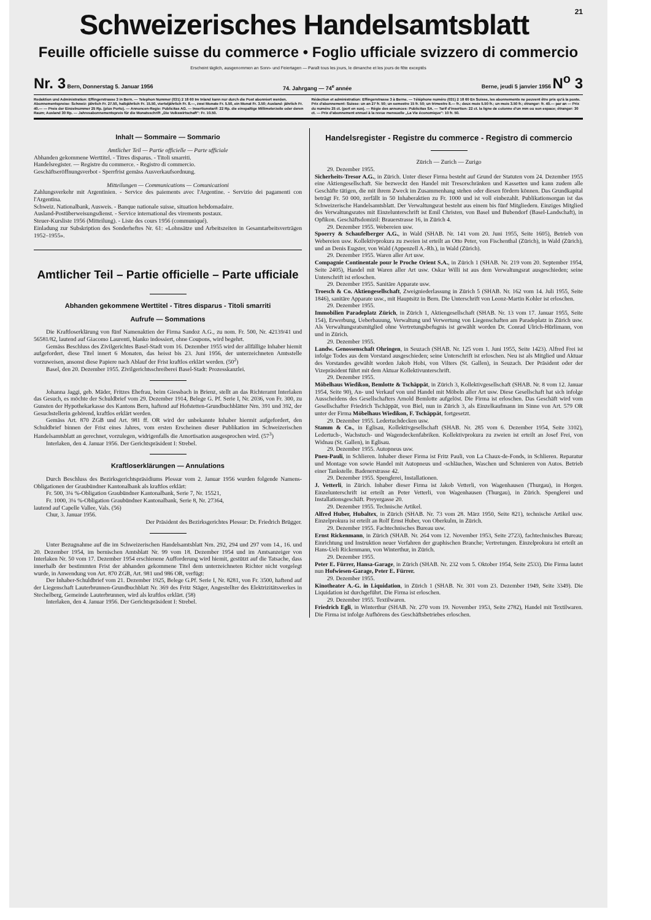21
Schweizerisches Handelsamtsblatt
Feuille officielle suisse du commerce • Foglio ufficiale svizzero di commercio
Erscheint täglich, ausgenommen an Sonn- und Feiertagen — Paraît tous les jours, le dimanche et les jours de fête exceptés
Nr. 3 Bern, Donnerstag 5. Januar 1956 74. Jahrgang — 74<sup>e</sup> année Berne, jeudi 5 janvier 1956 N<sup>o</sup> 3
Redaktion und Administration: Effingerstrasse 3 in Bern. — Telephon Nummer (031) 2 18 60 Im Inland kann nur durch die Post abonniert werden. Abonnementspreise: Schweiz: jährlich Fr. 27.50, halbjährlich Fr. 15.50, vierteljährlich Fr. 8.—, zwei Monate Fr. 5.50, ein Monat Fr. 3.50; Ausland: jährlich Fr. 40.— — Preis der Einzelnummer 25 Rp. (plus Porto). — Annoncen-Regie: Publicitas AG. — Insertionstarif: 22 Rp. die einspaltige Millimeterzeile oder deren Raum; Ausland 30 Rp. — Jahresabonnementspreis für die Monatsschrift „Die Volkswirtschaft": Fr. 10.50.
Rédection et administration: Effingerstrasse 3 à Berne. — Téléphone numéro (031) 2 18 60 En Suisse, les abonnements ne peuvent être pris qu'à la poste. Prix d'abonnement: Suisse: un an 27 fr. 50; un semestre 15 fr. 50; un trimestre 8.— fr.; deux mois 5.50 fr.; un mois 3.50 fr.; étranger: fr. 40.— par an — Prix du numéro 25 ct. (port en sus). — Régie des annonces: Publicitas SA. — Tarif d'insertion: 22 ct. la ligne de colonne d'un mm ou son espace; étranger: 30 ct. — Prix d'abonnement ennuel à la revue mensuelle „La Vie économique": 10 fr. 50.
Inhalt — Sommaire — Sommario
Amtlicher Teil — Partie officielle — Parte ufficiale
Abhanden gekommene Werttitel. - Titres disparus. - Titoli smarriti.
Handelsregister. — Registre du commerce. - Registro di commercio.
Geschäftseröffnungsverbot - Sperrfrist gemäss Ausverkaufsordnung.
Mitteilungen — Communications — Comunicazioni
Zahlungsverkehr mit Argentinien. - Service des paiements avec l'Argentine. - Servizio dei pagamenti con l'Argentina.
Schweiz. Nationalbank, Ausweis. - Banque nationale suisse, situation hebdomadaire.
Ausland-Postüberweisungsdienst. - Service international des virements postaux.
Steuer-Kursliste 1956 (Mitteilung). - Liste des cours 1956 (communiqué).
Einladung zur Subskription des Sonderheftes Nr. 61: «Lohnsätze und Arbeitszeiten in Gesamtarbeitsverträgen 1952–1955».
Amtlicher Teil – Partie officielle – Parte ufficiale
Abhanden gekommene Werttitel - Titres disparus - Titoli smarriti
Aufrufe — Sommations
Die Kraftloserklärung von fünf Namenaktien der Firma Sandoz A.G., zu nom. Fr. 500, Nr. 42139/41 und 56581/82, lautend auf Giacomo Laurenti, blanko indossiert, ohne Coupons, wird begehrt.
Gemäss Beschluss des Zivilgerichtes Basel-Stadt vom 16. Dezember 1955 wird der allfällige Inhaber hiemit aufgefordert, diese Titel innert 6 Monaten, das heisst bis 23. Juni 1956, der unterzeichneten Amtsstelle vorzuweisen, ansonst diese Papiere nach Ablauf der Frist kraftlos erklärt werden. (50<sup>2</sup>)
Basel, den 20. Dezember 1955. Zivilgerichtsschreiberei Basel-Stadt: Prozesskanzlei.
Johanna Jaggi, geb. Mäder, Fritzes Ehefrau, beim Giessbach in Brienz, stellt an das Richteramt Interlaken das Gesuch, es möchte der Schuldbrief vom 29. Dezember 1914, Belege G. Pf. Serie I, Nr. 2036, von Fr. 300, zu Gunsten der Hypothekarkasse des Kantons Bern, haftend auf Hofstetten-Grundbuchblätter Nrn. 391 und 392, der Gesuchstellerin gehörend, kraftlos erklärt werden.
Gemäss Art. 870 ZGB und Art. 981 ff. OR wird der unbekannte Inhaber hiermit aufgefordert, den Schuldbrief binnen der Frist eines Jahres, vom ersten Erscheinen dieser Publikation im Schweizerischen Handelsamtsblatt an gerechnet, vorzulegen, widrigenfalls die Amortisation ausgesprochen wird. (57<sup>3</sup>)
Interlaken, den 4. Januar 1956. Der Gerichtspräsident I: Strebel.
Kraftloserklärungen — Annulations
Durch Beschluss des Bezirksgerichtspräsidiums Plessur vom 2. Januar 1956 wurden folgende Namens-Obligationen der Graubündner Kantonalbank als kraftlos erklärt:
Fr. 500, 3¼ %-Obligation Graubündner Kantonalbank, Serie 7, Nr. 15521,
Fr. 1000, 3¼ %-Obligation Graubündner Kantonalbank, Serie 8, Nr. 27364,
lautend auf Capelle Vallee, Vals. (56)
Chur, 3. Januar 1956.
Der Präsident des Bezirksgerichtes Plessur: Dr. Friedrich Brügger.
Unter Bezugnahme auf die im Schweizerischen Handelsamtsblatt Nrn. 292, 294 und 297 vom 14., 16. und 20. Dezember 1954, im bernischen Amtsblatt Nr. 99 vom 18. Dezember 1954 und im Amtsanzeiger von Interlaken Nr. 50 vom 17. Dezember 1954 erschienene Aufforderung wird hiemit, gestützt auf die Tatsache, dass innerhalb der bestimmten Frist der abhanden gekommene Titel dem unterzeichneten Richter nicht vorgelegt wurde, in Anwendung von Art. 870 ZGB, Art. 981 und 986 OR, verfügt:
Der Inhaber-Schuldbrief vom 21. Dezember 1925, Belege G.Pf. Serie I, Nr. 8281, von Fr. 3500, haftend auf der Liegenschaft Lauterbrunnen-Grundbuchblatt Nr. 369 des Fritz Stäger, Angestellter des Elektrizitätswerkes in Stechelberg, Gemeinde Lauterbrunnen, wird als kraftlos erklärt. (58)
Interlaken, den 4. Januar 1956. Der Gerichtspräsident I: Strebel.
Handelsregister - Registre du commerce - Registro di commercio
Zürich — Zurich — Zurigo
29. Dezember 1955.
Sicherheits-Tresor A.G., in Zürich. Unter dieser Firma besteht auf Grund der Statuten vom 24. Dezember 1955 eine Aktiengesellschaft. Sie bezweckt den Handel mit Tresorschränken und Kassetten und kann zudem alle Geschäfte tätigen, die mit ihrem Zweck im Zusammenhang stehen oder diesen fördern können. Das Grundkapital beträgt Fr. 50 000, zerfällt in 50 Inhaberaktien zu Fr. 1000 und ist voll einbezahlt. Publikationsorgan ist das Schweizerische Handelsamtsblatt. Der Verwaltungsrat besteht aus einem bis fünf Mitgliedern. Einziges Mitglied des Verwaltungsrates mit Einzelunterschrift ist Emil Christen, von Basel und Bubendorf (Basel-Landschaft), in Opfikon. Geschäftsdomizil: Brauerstrasse 16, in Zürich 4.
29. Dezember 1955. Webereien usw.
Spoerry & Schaufelberger A.G., in Wald (SHAB. Nr. 141 vom 20. Juni 1955, Seite 1605), Betrieb von Webereien usw. Kollektivprokura zu zweien ist erteilt an Otto Peter, von Fischenthal (Zürich), in Wald (Zürich), und an Denis Eugster, von Wald (Appenzell A.-Rh.), in Wald (Zürich).
29. Dezember 1955. Waren aller Art usw.
Compagnie Continentale pour le Proche Orient S.A., in Zürich 1 (SHAB. Nr. 219 vom 20. September 1954, Seite 2405), Handel mit Waren aller Art usw. Oskar Willi ist aus dem Verwaltungsrat ausgeschieden; seine Unterschrift ist erloschen.
29. Dezember 1955. Sanitäre Apparate usw.
Troesch & Co. Aktiengesellschaft, Zweigniederlassung in Zürich 5 (SHAB. Nr. 162 vom 14. Juli 1955, Seite 1846), sanitäre Apparate usw., mit Hauptsitz in Bern. Die Unterschrift von Leonz-Martin Kohler ist erloschen.
29. Dezember 1955.
Immobilien Paradeplatz Zürich, in Zürich 1, Aktiengesellschaft (SHAB. Nr. 13 vom 17. Januar 1955, Seite 154), Erwerbung, Ueberbauung, Verwaltung und Verwertung von Liegenschaften am Paradeplatz in Zürich usw. Als Verwaltungsratsmitglied ohne Vertretungsbefugnis ist gewählt worden Dr. Conrad Ulrich-Hürlimann, von und in Zürich.
29. Dezember 1955.
Landw. Genossenschaft Ohringen, in Seuzach (SHAB. Nr. 125 vom 1. Juni 1955, Seite 1423). Alfred Frei ist infolge Todes aus dem Vorstand ausgeschieden; seine Unterschrift ist erloschen. Neu ist als Mitglied und Aktuar des Vorstandes gewählt worden Jakob Hobi, von Vilters (St. Gallen), in Seuzach. Der Präsident oder der Vizepräsident führt mit dem Aktuar Kollektivunterschrift.
29. Dezember 1955.
Möbelhaus Wiedikon, Bemlotte & Tschäppät, in Zürich 3, Kollektivgesellschaft (SHAB. Nr. 8 vom 12. Januar 1954, Seite 90), An- und Verkauf von und Handel mit Möbeln aller Art usw. Diese Gesellschaft hat sich infolge Ausscheidens des Gesellschafters Arnold Bemlotte aufgelöst. Die Firma ist erloschen. Das Geschäft wird vom Gesellschafter Friedrich Tschäppät, von Biel, nun in Zürich 3, als Einzelkaufmann im Sinne von Art. 579 OR unter der Firma Möbelhaus Wiedikon, F. Tschäppät, fortgesetzt.
29. Dezember 1955. Ledertuchdecken usw.
Stamm & Co., in Eglisau, Kollektivgesellschaft (SHAB. Nr. 285 vom 6. Dezember 1954, Seite 3102), Ledertuch-, Wachstuch- und Wagendeckenfabriken. Kollektivprokura zu zweien ist erteilt an Josef Frei, von Widnau (St. Gallen), in Eglisau.
29. Dezember 1955. Autopneus usw.
Pneu-Pauli, in Schlieren. Inhaber dieser Firma ist Fritz Pauli, von La Chaux-de-Fonds, in Schlieren. Reparatur und Montage von sowie Handel mit Autopneus und -schläuchen, Waschen und Schmieren von Autos. Betrieb einer Tankstelle. Badenerstrasse 42.
29. Dezember 1955. Spenglerei, Installationen.
J. Vetterli, in Zürich. Inhaber dieser Firma ist Jakob Vetterli, von Wagenhausen (Thurgau), in Horgen. Einzelunterschrift ist erteilt an Peter Vetterli, von Wagenhausen (Thurgau), in Zürich. Spenglerei und Installationsgeschäft. Preyergasse 20.
29. Dezember 1955. Technische Artikel.
Alfred Huber, Hubaltex, in Zürich (SHAB. Nr. 73 vom 28. März 1950, Seite 821), technische Artikel usw. Einzelprokura ist erteilt an Rolf Ernst Huber, von Oberkulm, in Zürich.
29. Dezember 1955. Fachtechnisches Bureau usw.
Ernst Rickenmann, in Zürich (SHAB. Nr. 264 vom 12. November 1953, Seite 2723), fachtechnisches Bureau; Einrichtung und Instruktion neuer Verfahren der graphischen Branche; Vertretungen. Einzelprokura ist erteilt an Hans-Ueli Rickenmann, von Winterthur, in Zürich.
29. Dezember 1955.
Peter E. Fürrer, Hansa-Garage, in Zürich (SHAB. Nr. 232 vom 5. Oktober 1954, Seite 2533). Die Firma lautet nun Hofwiesen-Garage, Peter E. Fürrer.
29. Dezember 1955.
Kinotheater A.-G. in Liquidation, in Zürich 1 (SHAB. Nr. 301 vom 23. Dezember 1949, Seite 3349). Die Liquidation ist durchgeführt. Die Firma ist erloschen.
29. Dezember 1955. Textilwaren.
Friedrich Egli, in Winterthur (SHAB. Nr. 270 vom 19. November 1953, Seite 2782), Handel mit Textilwaren. Die Firma ist infolge Aufhörens des Geschäftsbetriebes erloschen.